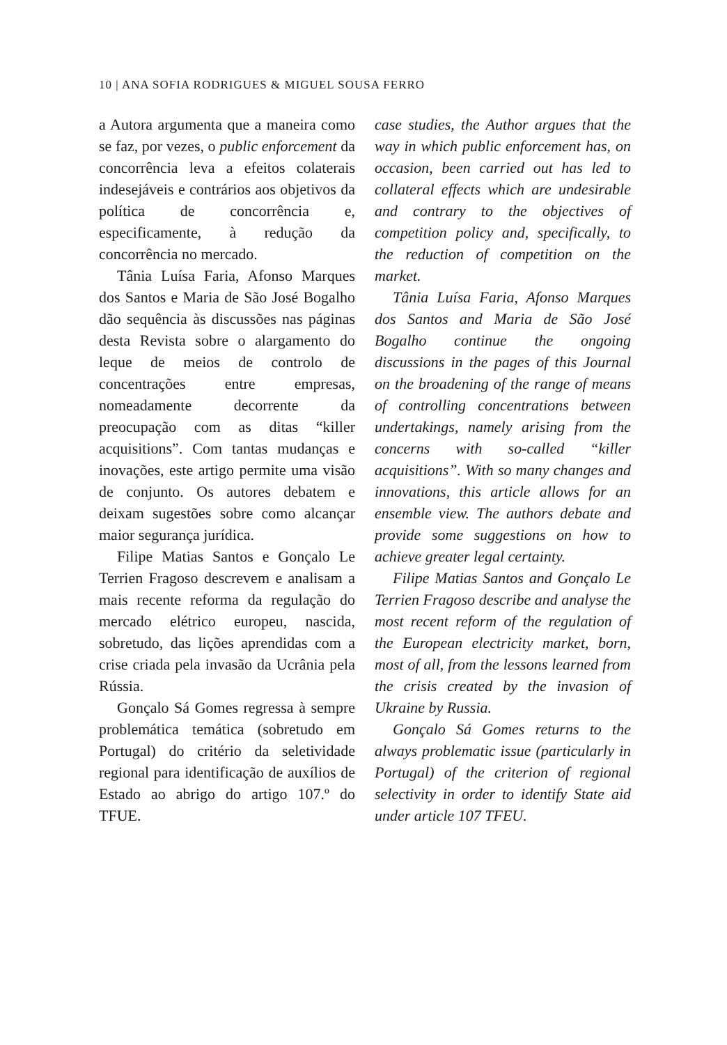10 | ANA SOFIA RODRIGUES & MIGUEL SOUSA FERRO
a Autora argumenta que a maneira como se faz, por vezes, o public enforcement da concorrência leva a efeitos colaterais indesejáveis e contrários aos objetivos da política de concorrência e, especificamente, à redução da concorrência no mercado.
Tânia Luísa Faria, Afonso Marques dos Santos e Maria de São José Bogalho dão sequência às discussões nas páginas desta Revista sobre o alargamento do leque de meios de controlo de concentrações entre empresas, nomeadamente decorrente da preocupação com as ditas “killer acquisitions”. Com tantas mudanças e inovações, este artigo permite uma visão de conjunto. Os autores debatem e deixam sugestões sobre como alcançar maior segurança jurídica.
Filipe Matias Santos e Gonçalo Le Terrien Fragoso descrevem e analisam a mais recente reforma da regulação do mercado elétrico europeu, nascida, sobretudo, das lições aprendidas com a crise criada pela invasão da Ucrânia pela Rússia.
Gonçalo Sá Gomes regressa à sempre problemática temática (sobretudo em Portugal) do critério da seletividade regional para identificação de auxílios de Estado ao abrigo do artigo 107.º do TFUE.
case studies, the Author argues that the way in which public enforcement has, on occasion, been carried out has led to collateral effects which are undesirable and contrary to the objectives of competition policy and, specifically, to the reduction of competition on the market.
Tânia Luísa Faria, Afonso Marques dos Santos and Maria de São José Bogalho continue the ongoing discussions in the pages of this Journal on the broadening of the range of means of controlling concentrations between undertakings, namely arising from the concerns with so-called “killer acquisitions”. With so many changes and innovations, this article allows for an ensemble view. The authors debate and provide some suggestions on how to achieve greater legal certainty.
Filipe Matias Santos and Gonçalo Le Terrien Fragoso describe and analyse the most recent reform of the regulation of the European electricity market, born, most of all, from the lessons learned from the crisis created by the invasion of Ukraine by Russia.
Gonçalo Sá Gomes returns to the always problematic issue (particularly in Portugal) of the criterion of regional selectivity in order to identify State aid under article 107 TFEU.